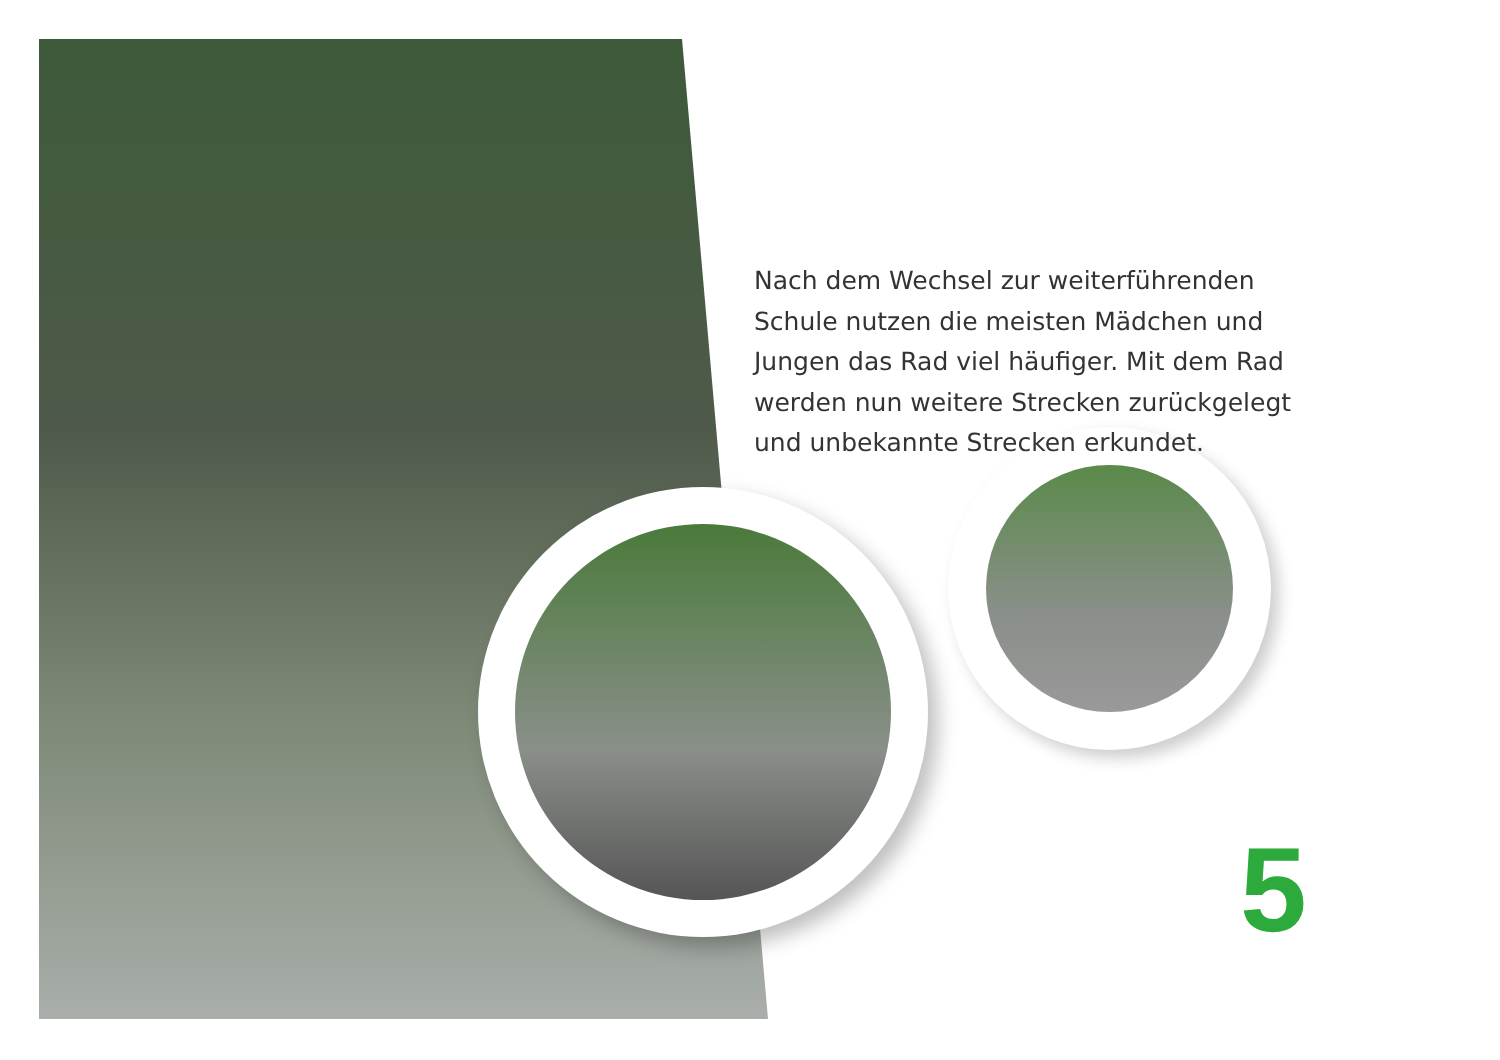Nach dem Wechsel zur weiterführenden Schule nutzen die meisten Mädchen und Jungen das Rad viel häufiger. Mit dem Rad werden nun weitere Strecken zurückgelegt und unbekannte Strecken erkundet.
5